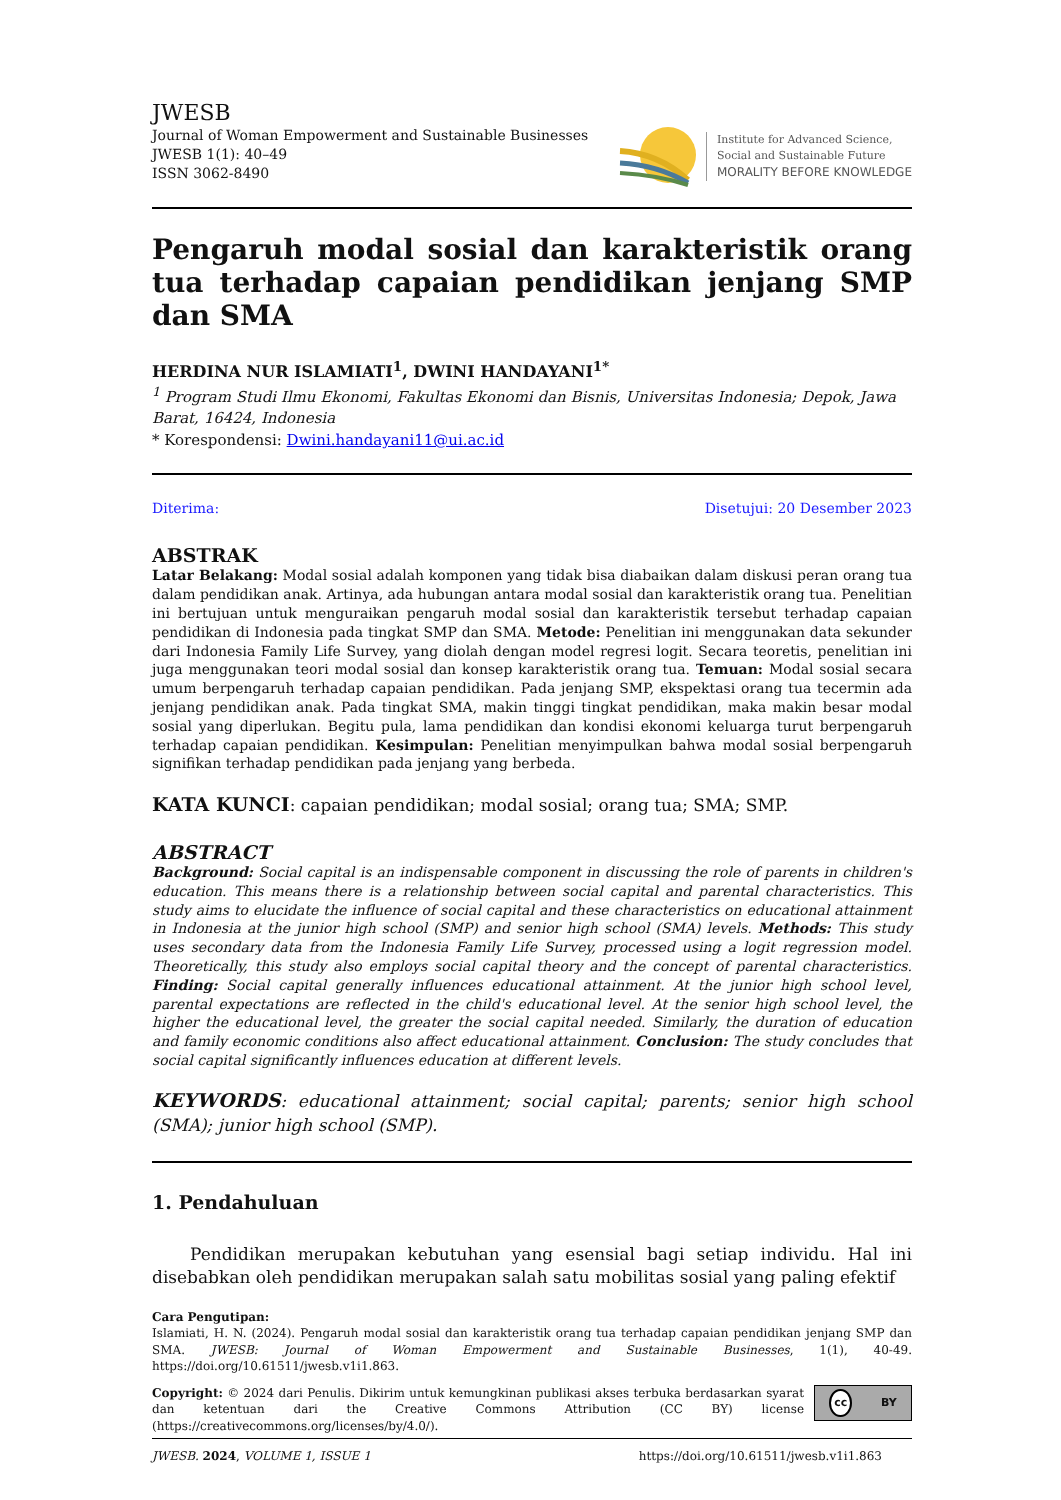JWESB
Journal of Woman Empowerment and Sustainable Businesses
JWESB 1(1): 40–49
ISSN 3062-8490
Institute for Advanced Science,
Social and Sustainable Future
MORALITY BEFORE KNOWLEDGE
Pengaruh modal sosial dan karakteristik orang tua terhadap capaian pendidikan jenjang SMP dan SMA
HERDINA NUR ISLAMIATI<sup>1</sup>, DWINI HANDAYANI<sup>1*</sup>
<sup>1</sup> Program Studi Ilmu Ekonomi, Fakultas Ekonomi dan Bisnis, Universitas Indonesia; Depok, Jawa Barat, 16424, Indonesia
* Korespondensi: Dwini.handayani11@ui.ac.id
Diterima: Disetujui: 20 Desember 2023
ABSTRAK
Latar Belakang: Modal sosial adalah komponen yang tidak bisa diabaikan dalam diskusi peran orang tua dalam pendidikan anak. Artinya, ada hubungan antara modal sosial dan karakteristik orang tua. Penelitian ini bertujuan untuk menguraikan pengaruh modal sosial dan karakteristik tersebut terhadap capaian pendidikan di Indonesia pada tingkat SMP dan SMA. Metode: Penelitian ini menggunakan data sekunder dari Indonesia Family Life Survey, yang diolah dengan model regresi logit. Secara teoretis, penelitian ini juga menggunakan teori modal sosial dan konsep karakteristik orang tua. Temuan: Modal sosial secara umum berpengaruh terhadap capaian pendidikan. Pada jenjang SMP, ekspektasi orang tua tecermin ada jenjang pendidikan anak. Pada tingkat SMA, makin tinggi tingkat pendidikan, maka makin besar modal sosial yang diperlukan. Begitu pula, lama pendidikan dan kondisi ekonomi keluarga turut berpengaruh terhadap capaian pendidikan. Kesimpulan: Penelitian menyimpulkan bahwa modal sosial berpengaruh signifikan terhadap pendidikan pada jenjang yang berbeda.
KATA KUNCI: capaian pendidikan; modal sosial; orang tua; SMA; SMP.
ABSTRACT
Background: Social capital is an indispensable component in discussing the role of parents in children's education. This means there is a relationship between social capital and parental characteristics. This study aims to elucidate the influence of social capital and these characteristics on educational attainment in Indonesia at the junior high school (SMP) and senior high school (SMA) levels. Methods: This study uses secondary data from the Indonesia Family Life Survey, processed using a logit regression model. Theoretically, this study also employs social capital theory and the concept of parental characteristics. Finding: Social capital generally influences educational attainment. At the junior high school level, parental expectations are reflected in the child's educational level. At the senior high school level, the higher the educational level, the greater the social capital needed. Similarly, the duration of education and family economic conditions also affect educational attainment. Conclusion: The study concludes that social capital significantly influences education at different levels.
KEYWORDS: educational attainment; social capital; parents; senior high school (SMA); junior high school (SMP).
1. Pendahuluan
Pendidikan merupakan kebutuhan yang esensial bagi setiap individu. Hal ini disebabkan oleh pendidikan merupakan salah satu mobilitas sosial yang paling efektif
Cara Pengutipan:
Islamiati, H. N. (2024). Pengaruh modal sosial dan karakteristik orang tua terhadap capaian pendidikan jenjang SMP dan SMA. JWESB: Journal of Woman Empowerment and Sustainable Businesses, 1(1), 40-49. https://doi.org/10.61511/jwesb.v1i1.863.
Copyright: © 2024 dari Penulis. Dikirim untuk kemungkinan publikasi akses terbuka berdasarkan syarat dan ketentuan dari the Creative Commons Attribution (CC BY) license (https://creativecommons.org/licenses/by/4.0/).
cc BY
JWESB. 2024, VOLUME 1, ISSUE 1 https://doi.org/10.61511/jwesb.v1i1.863